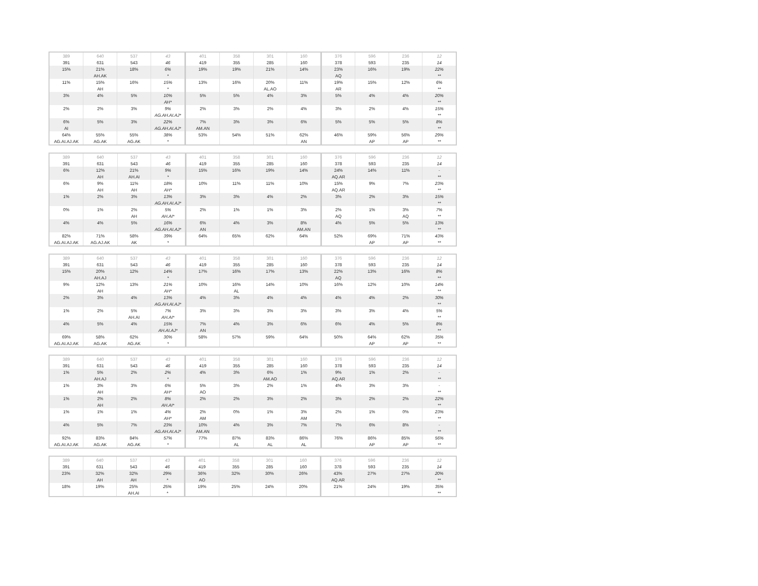| 389 | 640 | 537 | 43 | 401 | 358 | 301 | 160 | 376 | 596 | 236 | 12 |
| 391 | 631 | 543 | 46 | 419 | 355 | 285 | 160 | 378 | 593 | 235 | 14 |
| 15% | 21% | 18% | 6% | 19% | 19% | 21% | 14% | 23% | 16% | 19% | 22% |
| | AH.AK | | * | | | | | AQ | | | ** |
| 11% | 15% | 16% | 15% | 13% | 16% | 20% | 11% | 19% | 15% | 12% | 6% |
| | AH | | * | | | AL.AO | | AR | | | ** |
| 3% | 4% | 5% | 10% | 5% | 5% | 4% | 3% | 5% | 4% | 4% | 20% |
| | | | AH* | | | | | | | | ** |
| 2% | 2% | 3% | 9% | 2% | 3% | 2% | 4% | 3% | 2% | 4% | 15% |
| | | | AG.AH.AI.AJ* | | | | | | | | ** |
| 6% | 5% | 3% | 22% | 7% | 3% | 3% | 6% | 5% | 5% | 5% | 8% |
| AI | | | AG.AH.AI.AJ* | AM.AN | | | | | | | ** |
| 64% | 55% | 55% | 38% | 53% | 54% | 51% | 62% | 46% | 59% | 56% | 29% |
| AG.AI.AJ.AK | AG.AK | AG.AK | * | | | | AN | | AP | AP | ** |
| 389 | 640 | 537 | 43 | 401 | 358 | 301 | 160 | 376 | 596 | 236 | 12 |
| 391 | 631 | 543 | 46 | 419 | 355 | 285 | 160 | 378 | 593 | 235 | 14 |
| 6% | 12% | 21% | 9% | 15% | 16% | 19% | 14% | 24% | 14% | 11% | - |
| | AH | AH.AI | * | | | | | AQ.AR | | | ** |
| 6% | 9% | 11% | 18% | 10% | 11% | 11% | 10% | 15% | 9% | 7% | 23% |
| | AH | AH | AH* | | | | | AQ.AR | | | ** |
| 1% | 2% | 3% | 13% | 3% | 3% | 4% | 2% | 3% | 2% | 3% | 15% |
| | | | AG.AH.AI.AJ* | | | | | | | | ** |
| 0% | 1% | 2% | 5% | 2% | 1% | 1% | 3% | 2% | 1% | 3% | 7% |
| | | AH | AH.AI* | | | | | AQ | | AQ | ** |
| 4% | 4% | 5% | 16% | 6% | 4% | 3% | 8% | 4% | 5% | 5% | 13% |
| | | | AG.AH.AI.AJ* | AN | | | AM.AN | | | | ** |
| 82% | 71% | 58% | 39% | 64% | 65% | 62% | 64% | 52% | 69% | 71% | 43% |
| AG.AI.AJ.AK | AG.AJ.AK | AK | * | | | | | | AP | AP | ** |
| 389 | 640 | 537 | 43 | 401 | 358 | 301 | 160 | 376 | 596 | 236 | 12 |
| 391 | 631 | 543 | 46 | 419 | 355 | 285 | 160 | 378 | 593 | 235 | 14 |
| 15% | 20% | 12% | 14% | 17% | 16% | 17% | 13% | 22% | 13% | 16% | 8% |
| | AH.AJ | | * | | | | | AQ | | | ** |
| 9% | 12% | 13% | 21% | 10% | 16% | 14% | 10% | 16% | 12% | 10% | 14% |
| | AH | | AH* | | AL | | | | | | ** |
| 2% | 3% | 4% | 13% | 4% | 3% | 4% | 4% | 4% | 4% | 2% | 30% |
| | | | AG.AH.AI.AJ* | | | | | | | | ** |
| 1% | 2% | 5% | 7% | 3% | 3% | 3% | 3% | 3% | 3% | 4% | 5% |
| | | AH.AI | AH.AI* | | | | | | | | ** |
| 4% | 5% | 4% | 15% | 7% | 4% | 3% | 6% | 6% | 4% | 5% | 8% |
| | | | AH.AI.AJ* | AN | | | | | | | ** |
| 69% | 58% | 62% | 30% | 58% | 57% | 59% | 64% | 50% | 64% | 62% | 35% |
| AG.AI.AJ.AK | AG.AK | AG.AK | * | | | | | | AP | AP | ** |
| 389 | 640 | 537 | 43 | 401 | 358 | 301 | 160 | 376 | 596 | 236 | 12 |
| 391 | 631 | 543 | 46 | 419 | 355 | 285 | 160 | 378 | 593 | 235 | 14 |
| 1% | 5% | 2% | 2% | 4% | 3% | 6% | 1% | 9% | 1% | 2% | - |
| | AH.AJ | | * | | | AM.AO | | AQ.AR | | | ** |
| 1% | 3% | 3% | 6% | 5% | 3% | 2% | 1% | 4% | 3% | 3% | - |
| | AH | | AH* | AO | | | | | | | ** |
| 1% | 2% | 2% | 8% | 2% | 2% | 3% | 2% | 3% | 2% | 2% | 22% |
| | AH | | AH.AI* | | | | | | | | ** |
| 1% | 1% | 1% | 4% | 2% | 0% | 1% | 3% | 2% | 1% | 0% | 23% |
| | | | AH* | AM | | | AM | | | | ** |
| 4% | 5% | 7% | 23% | 10% | 4% | 3% | 7% | 7% | 6% | 8% | - |
| | | | AG.AH.AI.AJ* | AM.AN | | | | | | | ** |
| 92% | 83% | 84% | 57% | 77% | 87% | 83% | 86% | 76% | 86% | 85% | 56% |
| AG.AI.AJ.AK | AG.AK | AG.AK | * | | AL | AL | AL | | AP | AP | ** |
| 389 | 640 | 537 | 43 | 401 | 358 | 301 | 160 | 376 | 596 | 236 | 12 |
| 391 | 631 | 543 | 46 | 419 | 355 | 285 | 160 | 378 | 593 | 235 | 14 |
| 23% | 32% | 32% | 29% | 36% | 32% | 30% | 26% | 43% | 27% | 27% | 20% |
| | AH | AH | * | AO | | | | AQ.AR | | | ** |
| 18% | 19% | 25% | 25% | 19% | 25% | 24% | 20% | 21% | 24% | 19% | 35% |
| | | AH.AI | * | | | | | | | | ** |